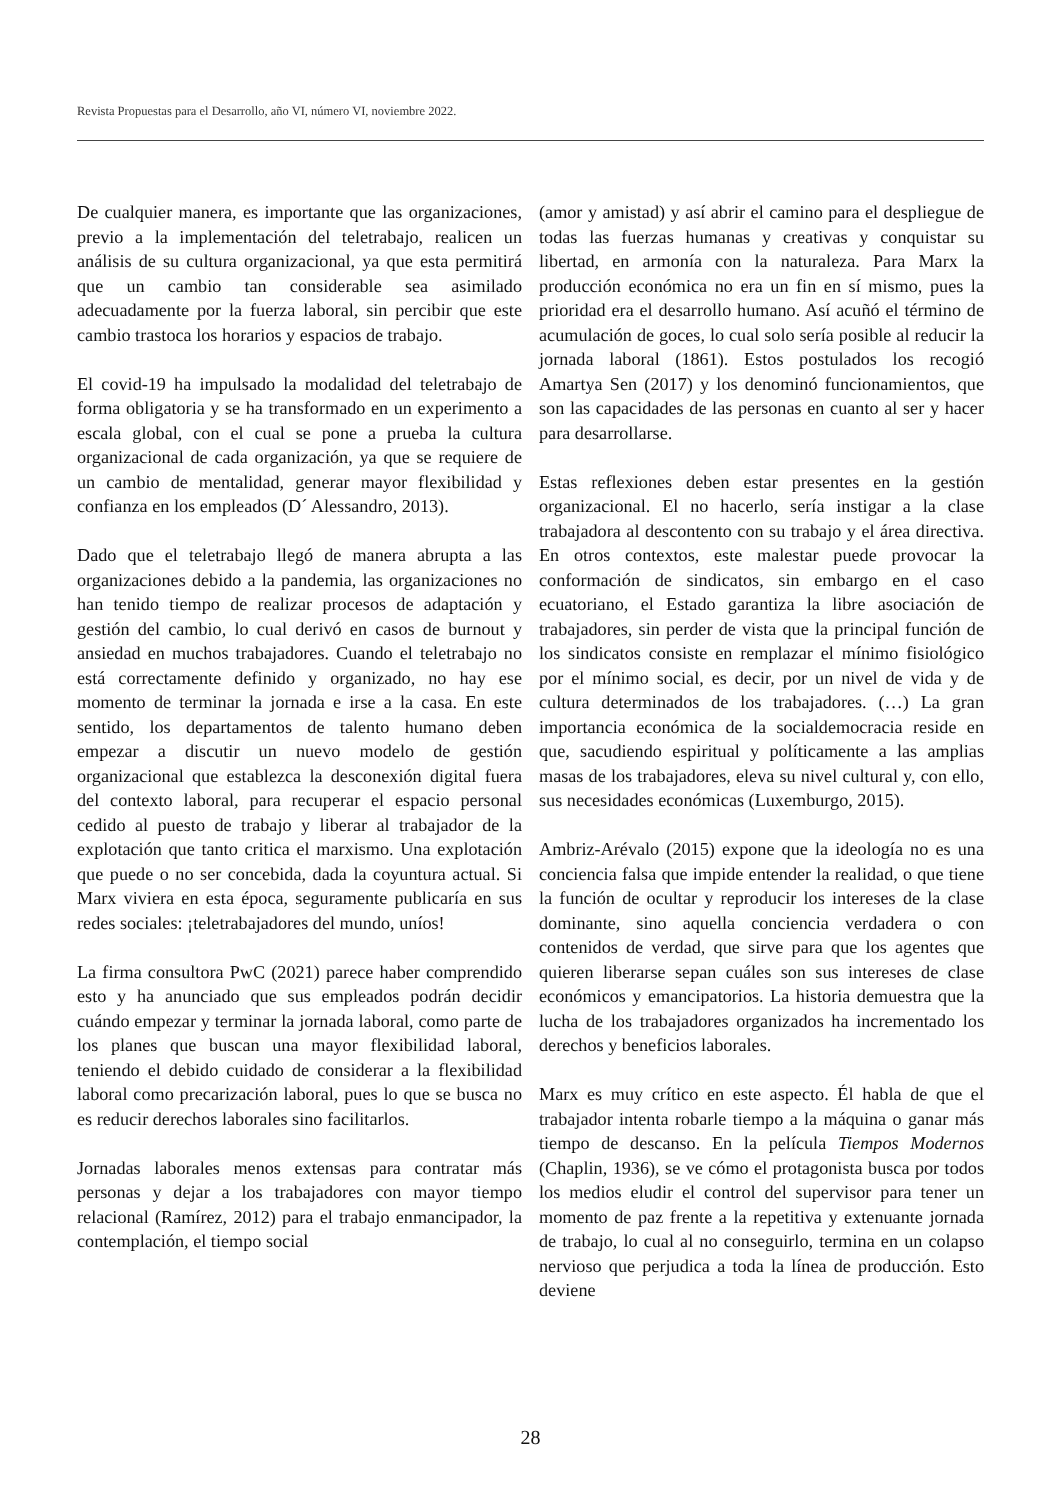Revista Propuestas para el Desarrollo, año VI, número VI, noviembre 2022.
De cualquier manera, es importante que las organizaciones, previo a la implementación del teletrabajo, realicen un análisis de su cultura organizacional, ya que esta permitirá que un cambio tan considerable sea asimilado adecuadamente por la fuerza laboral, sin percibir que este cambio trastoca los horarios y espacios de trabajo.
El covid-19 ha impulsado la modalidad del teletrabajo de forma obligatoria y se ha transformado en un experimento a escala global, con el cual se pone a prueba la cultura organizacional de cada organización, ya que se requiere de un cambio de mentalidad, generar mayor flexibilidad y confianza en los empleados (D´ Alessandro, 2013).
Dado que el teletrabajo llegó de manera abrupta a las organizaciones debido a la pandemia, las organizaciones no han tenido tiempo de realizar procesos de adaptación y gestión del cambio, lo cual derivó en casos de burnout y ansiedad en muchos trabajadores. Cuando el teletrabajo no está correctamente definido y organizado, no hay ese momento de terminar la jornada e irse a la casa. En este sentido, los departamentos de talento humano deben empezar a discutir un nuevo modelo de gestión organizacional que establezca la desconexión digital fuera del contexto laboral, para recuperar el espacio personal cedido al puesto de trabajo y liberar al trabajador de la explotación que tanto critica el marxismo. Una explotación que puede o no ser concebida, dada la coyuntura actual. Si Marx viviera en esta época, seguramente publicaría en sus redes sociales: ¡teletrabajadores del mundo, uníos!
La firma consultora PwC (2021) parece haber comprendido esto y ha anunciado que sus empleados podrán decidir cuándo empezar y terminar la jornada laboral, como parte de los planes que buscan una mayor flexibilidad laboral, teniendo el debido cuidado de considerar a la flexibilidad laboral como precarización laboral, pues lo que se busca no es reducir derechos laborales sino facilitarlos.
Jornadas laborales menos extensas para contratar más personas y dejar a los trabajadores con mayor tiempo relacional (Ramírez, 2012) para el trabajo enmancipador, la contemplación, el tiempo social
(amor y amistad) y así abrir el camino para el despliegue de todas las fuerzas humanas y creativas y conquistar su libertad, en armonía con la naturaleza. Para Marx la producción económica no era un fin en sí mismo, pues la prioridad era el desarrollo humano. Así acuñó el término de acumulación de goces, lo cual solo sería posible al reducir la jornada laboral (1861). Estos postulados los recogió Amartya Sen (2017) y los denominó funcionamientos, que son las capacidades de las personas en cuanto al ser y hacer para desarrollarse.
Estas reflexiones deben estar presentes en la gestión organizacional. El no hacerlo, sería instigar a la clase trabajadora al descontento con su trabajo y el área directiva. En otros contextos, este malestar puede provocar la conformación de sindicatos, sin embargo en el caso ecuatoriano, el Estado garantiza la libre asociación de trabajadores, sin perder de vista que la principal función de los sindicatos consiste en remplazar el mínimo fisiológico por el mínimo social, es decir, por un nivel de vida y de cultura determinados de los trabajadores. (…) La gran importancia económica de la socialdemocracia reside en que, sacudiendo espiritual y políticamente a las amplias masas de los trabajadores, eleva su nivel cultural y, con ello, sus necesidades económicas (Luxemburgo, 2015).
Ambriz-Arévalo (2015) expone que la ideología no es una conciencia falsa que impide entender la realidad, o que tiene la función de ocultar y reproducir los intereses de la clase dominante, sino aquella conciencia verdadera o con contenidos de verdad, que sirve para que los agentes que quieren liberarse sepan cuáles son sus intereses de clase económicos y emancipatorios. La historia demuestra que la lucha de los trabajadores organizados ha incrementado los derechos y beneficios laborales.
Marx es muy crítico en este aspecto. Él habla de que el trabajador intenta robarle tiempo a la máquina o ganar más tiempo de descanso. En la película Tiempos Modernos (Chaplin, 1936), se ve cómo el protagonista busca por todos los medios eludir el control del supervisor para tener un momento de paz frente a la repetitiva y extenuante jornada de trabajo, lo cual al no conseguirlo, termina en un colapso nervioso que perjudica a toda la línea de producción. Esto deviene
28